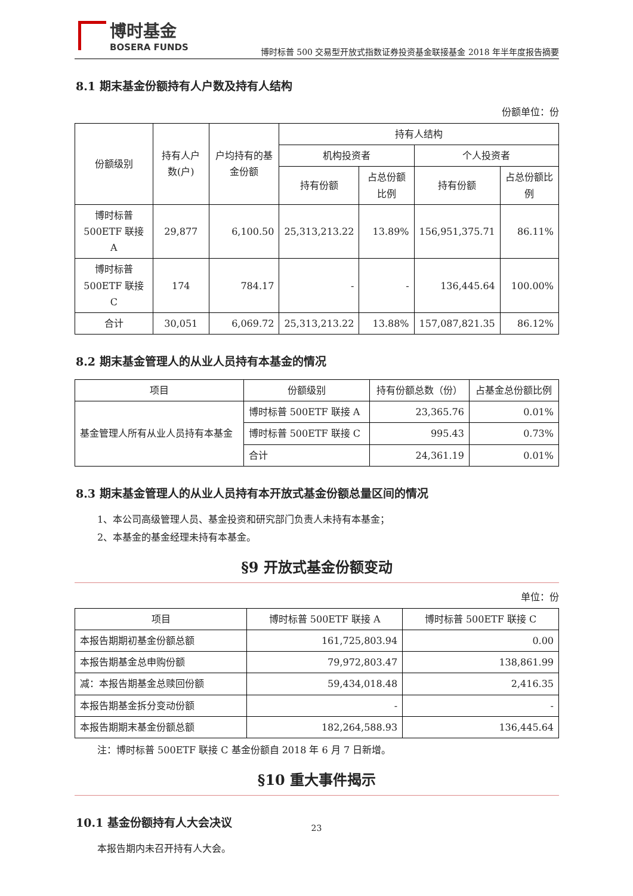博时基金
BOSERA FUNDS
博时标普 500 交易型开放式指数证券投资基金联接基金 2018 年半年度报告摘要
8.1 期末基金份额持有人户数及持有人结构
份额单位：份
| 份额级别 | 持有人户数(户) | 户均持有的基金份额 | 持有人结构 | | | |
| --- | --- | --- | --- | --- | --- | --- |
| | | | 机构投资者 | | 个人投资者 | |
| | | | 持有份额 | 占总份额比例 | 持有份额 | 占总份额比例 |
| 博时标普 500ETF 联接 A | 29,877 | 6,100.50 | 25,313,213.22 | 13.89% | 156,951,375.71 | 86.11% |
| 博时标普 500ETF 联接 C | 174 | 784.17 | - | - | 136,445.64 | 100.00% |
| 合计 | 30,051 | 6,069.72 | 25,313,213.22 | 13.88% | 157,087,821.35 | 86.12% |
8.2 期末基金管理人的从业人员持有本基金的情况
| 项目 | 份额级别 | 持有份额总数（份） | 占基金总份额比例 |
| --- | --- | --- | --- |
| 基金管理人所有从业人员持有本基金 | 博时标普 500ETF 联接 A | 23,365.76 | 0.01% |
| | 博时标普 500ETF 联接 C | 995.43 | 0.73% |
| | 合计 | 24,361.19 | 0.01% |
8.3 期末基金管理人的从业人员持有本开放式基金份额总量区间的情况
1、本公司高级管理人员、基金投资和研究部门负责人未持有本基金；
2、本基金的基金经理未持有本基金。
§9 开放式基金份额变动
单位：份
| 项目 | 博时标普 500ETF 联接 A | 博时标普 500ETF 联接 C |
| --- | --- | --- |
| 本报告期期初基金份额总额 | 161,725,803.94 | 0.00 |
| 本报告期基金总申购份额 | 79,972,803.47 | 138,861.99 |
| 减：本报告期基金总赎回份额 | 59,434,018.48 | 2,416.35 |
| 本报告期基金拆分变动份额 | - | - |
| 本报告期期末基金份额总额 | 182,264,588.93 | 136,445.64 |
注：博时标普 500ETF 联接 C 基金份额自 2018 年 6 月 7 日新增。
§10 重大事件揭示
10.1 基金份额持有人大会决议
本报告期内未召开持有人大会。
23